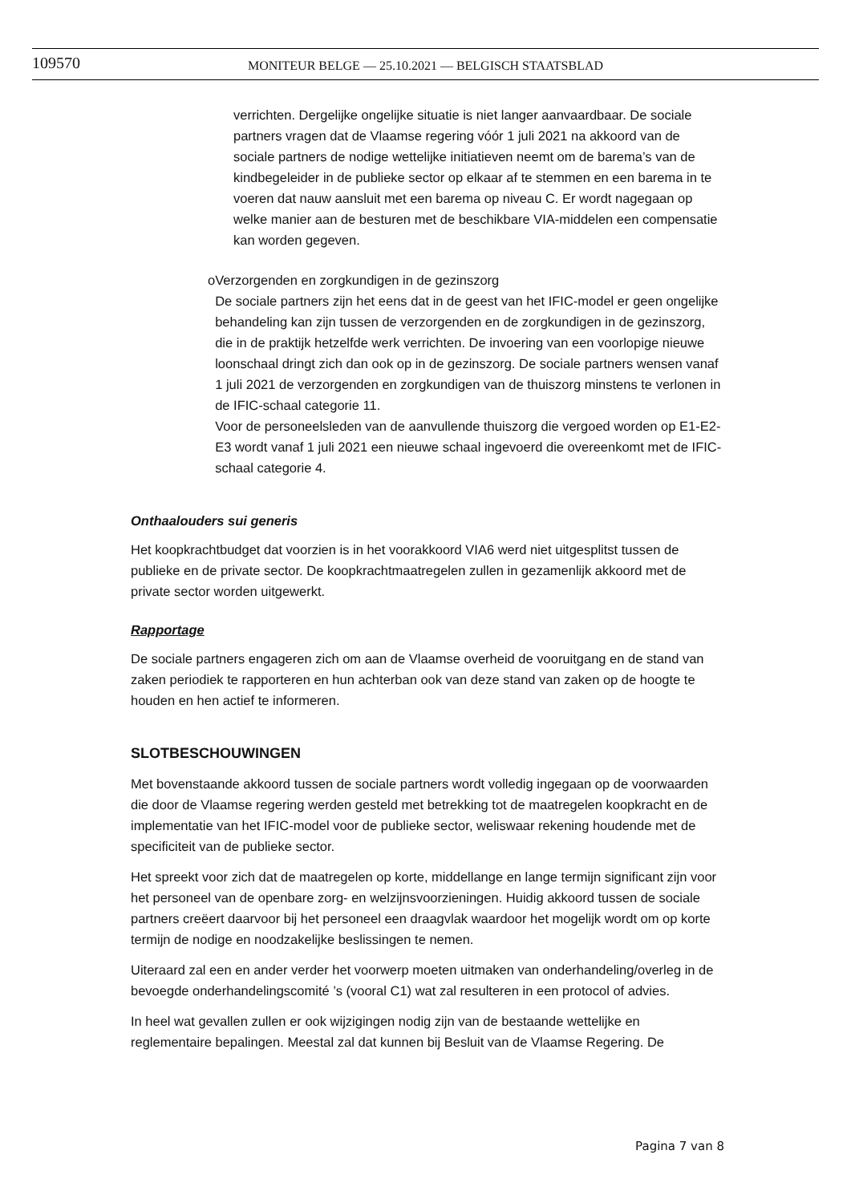109570
MONITEUR BELGE — 25.10.2021 — BELGISCH STAATSBLAD
verrichten. Dergelijke ongelijke situatie is niet langer aanvaardbaar. De sociale partners vragen dat de Vlaamse regering vóór 1 juli 2021 na akkoord van de sociale partners de nodige wettelijke initiatieven neemt om de barema’s van de kindbegeleider in de publieke sector op elkaar af te stemmen en een barema in te voeren dat nauw aansluit met een barema op niveau C. Er wordt nagegaan op welke manier aan de besturen met de beschikbare VIA-middelen een compensatie kan worden gegeven.
o Verzorgenden en zorgkundigen in de gezinszorg
De sociale partners zijn het eens dat in de geest van het IFIC-model er geen ongelijke behandeling kan zijn tussen de verzorgenden en de zorgkundigen in de gezinszorg, die in de praktijk hetzelfde werk verrichten. De invoering van een voorlopige nieuwe loonschaal dringt zich dan ook op in de gezinszorg. De sociale partners wensen vanaf 1 juli 2021 de verzorgenden en zorgkundigen van de thuiszorg minstens te verlonen in de IFIC-schaal categorie 11.
Voor de personeelsleden van de aanvullende thuiszorg die vergoed worden op E1-E2-E3 wordt vanaf 1 juli 2021 een nieuwe schaal ingevoerd die overeenkomt met de IFIC-schaal categorie 4.
Onthaalouders sui generis
Het koopkrachtbudget dat voorzien is in het voorakkoord VIA6 werd niet uitgesplitst tussen de publieke en de private sector. De koopkrachtmaatregelen zullen in gezamenlijk akkoord met de private sector worden uitgewerkt.
Rapportage
De sociale partners engageren zich om aan de Vlaamse overheid de vooruitgang en de stand van zaken periodiek te rapporteren en hun achterban ook van deze stand van zaken op de hoogte te houden en hen actief te informeren.
SLOTBESCHOUWINGEN
Met bovenstaande akkoord tussen de sociale partners wordt volledig ingegaan op de voorwaarden die door de Vlaamse regering werden gesteld met betrekking tot de maatregelen koopkracht en de implementatie van het IFIC-model voor de publieke sector, weliswaar rekening houdende met de specificiteit van de publieke sector.
Het spreekt voor zich dat de maatregelen op korte, middellange en lange termijn significant zijn voor het personeel van de openbare zorg- en welzijnsvoorzieningen. Huidig akkoord tussen de sociale partners creëert daarvoor bij het personeel een draagvlak waardoor het mogelijk wordt om op korte termijn de nodige en noodzakelijke beslissingen te nemen.
Uiteraard zal een en ander verder het voorwerp moeten uitmaken van onderhandeling/overleg in de bevoegde onderhandelingscomité ’s (vooral C1) wat zal resulteren in een protocol of advies.
In heel wat gevallen zullen er ook wijzigingen nodig zijn van de bestaande wettelijke en reglementaire bepalingen. Meestal zal dat kunnen bij Besluit van de Vlaamse Regering. De
Pagina 7 van 8